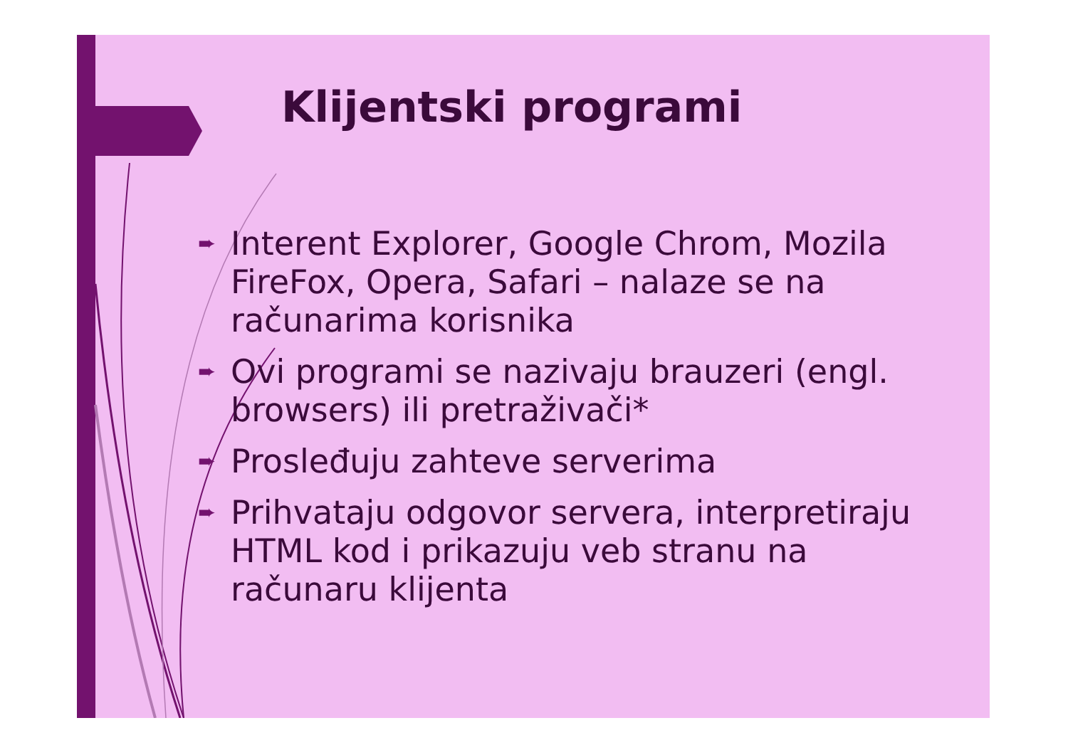Klijentski programi
➨ Interent Explorer, Google Chrom, Mozila FireFox, Opera, Safari – nalaze se na računarima korisnika
➨ Ovi programi se nazivaju brauzeri (engl. browsers) ili pretraživači*
➨ Prosleđuju zahteve serverima
➨ Prihvataju odgovor servera, interpretiraju HTML kod i prikazuju veb stranu na računaru klijenta